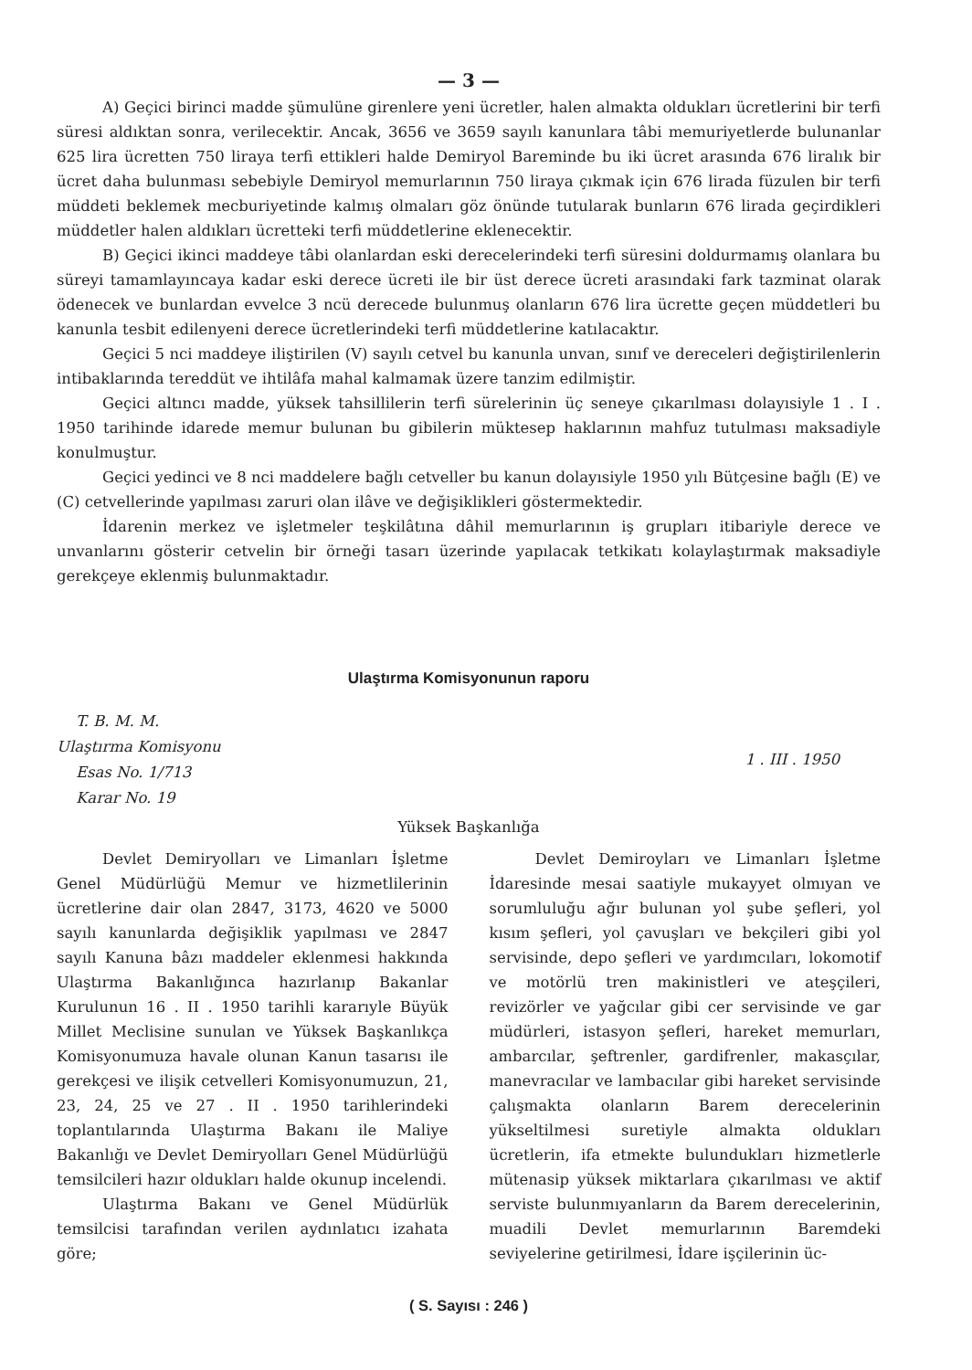— 3 —
A) Geçici birinci madde şümulüne girenlere yeni ücretler, halen almakta oldukları ücretlerini bir terfi süresi aldıktan sonra, verilecektir. Ancak, 3656 ve 3659 sayılı kanunlara tâbi memuriyetlerde bulunanlar 625 lira ücretten 750 liraya terfi ettikleri halde Demiryol Bareminde bu iki ücret arasında 676 liralık bir ücret daha bulunması sebebiyle Demiryol memurlarının 750 liraya çıkmak için 676 lirada füzulen bir terfi müddeti beklemek mecburiyetinde kalmış olmaları göz önünde tutularak bunların 676 lirada geçirdikleri müddetler halen aldıkları ücretteki terfi müddetlerine eklenecektir.
B) Geçici ikinci maddeye tâbi olanlardan eski derecelerindeki terfi süresini doldurmamış olanlara bu süreyi tamamlayıncaya kadar eski derece ücreti ile bir üst derece ücreti arasındaki fark tazminat olarak ödenecek ve bunlardan evvelce 3 ncü derecede bulunmuş olanların 676 lira ücrette geçen müddetleri bu kanunla tesbit edilenyeni derece ücretlerindeki terfi müddetlerine katılacaktır.
Geçici 5 nci maddeye iliştirilen (V) sayılı cetvel bu kanunla unvan, sınıf ve dereceleri değiştirilenlerin intibaklarında tereddüt ve ihtilâfa mahal kalmamak üzere tanzim edilmiştir.
Geçici altıncı madde, yüksek tahsillilerin terfi sürelerinin üç seneye çıkarılması dolayısiyle 1 . I . 1950 tarihinde idarede memur bulunan bu gibilerin müktesep haklarının mahfuz tutulması maksadiyle konulmuştur.
Geçici yedinci ve 8 nci maddelere bağlı cetveller bu kanun dolayısiyle 1950 yılı Bütçesine bağlı (E) ve (C) cetvellerinde yapılması zaruri olan ilâve ve değişiklikleri göstermektedir.
İdarenin merkez ve işletmeler teşkilâtına dâhil memurlarının iş grupları itibariyle derece ve unvanlarını gösterir cetvelin bir örneği tasarı üzerinde yapılacak tetkikatı kolaylaştırmak maksadiyle gerekçeye eklenmiş bulunmaktadır.
Ulaştırma Komisyonunun raporu
T. B. M. M.
Ulaştırma Komisyonu
Esas No. 1/713
Karar No. 19
1 . III . 1950
Yüksek Başkanlığa
Devlet Demiryolları ve Limanları İşletme Genel Müdürlüğü Memur ve hizmetlilerinin ücretlerine dair olan 2847, 3173, 4620 ve 5000 sayılı kanunlarda değişiklik yapılması ve 2847 sayılı Kanuna bâzı maddeler eklenmesi hakkında Ulaştırma Bakanlığınca hazırlanıp Bakanlar Kurulunun 16 . II . 1950 tarihli kararıyle Büyük Millet Meclisine sunulan ve Yüksek Başkanlıkça Komisyonumuza havale olunan Kanun tasarısı ile gerekçesi ve ilişik cetvelleri Komisyonumuzun, 21, 23, 24, 25 ve 27 . II . 1950 tarihlerindeki toplantılarında Ulaştırma Bakanı ile Maliye Bakanlığı ve Devlet Demiryolları Genel Müdürlüğü temsilcileri hazır oldukları halde okunup incelendi.
Ulaştırma Bakanı ve Genel Müdürlük temsilcisi tarafından verilen aydınlatıcı izahata göre;
Devlet Demiroyları ve Limanları İşletme İdaresinde mesai saatiyle mukayyet olmıyan ve sorumluluğu ağır bulunan yol şube şefleri, yol kısım şefleri, yol çavuşları ve bekçileri gibi yol servisinde, depo şefleri ve yardımcıları, lokomotif ve motörlü tren makinistleri ve ateşçileri, revizörler ve yağcılar gibi cer servisinde ve gar müdürleri, istasyon şefleri, hareket memurları, ambarcılar, şeftrenler, gardifrenler, makasçılar, manevracılar ve lambacılar gibi hareket servisinde çalışmakta olanların Barem derecelerinin yükseltilmesi suretiyle almakta oldukları ücretlerin, ifa etmekte bulundukları hizmetlerle mütenasip yüksek miktarlara çıkarılması ve aktif serviste bulunmıyanların da Barem derecelerinin, muadili Devlet memurlarının Baremdeki seviyelerine getirilmesi, İdare işçilerinin üc-
( S. Sayısı : 246 )